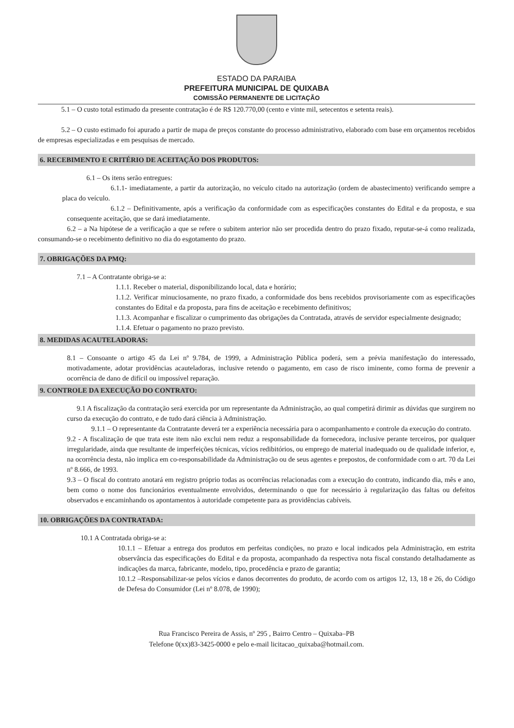ESTADO DA PARAIBA
PREFEITURA MUNICIPAL DE QUIXABA
COMISSÃO PERMANENTE DE LICITAÇÃO
5.1 – O custo total estimado da presente contratação é de R$ 120.770,00 (cento e vinte mil, setecentos e setenta reais).
5.2 – O custo estimado foi apurado a partir de mapa de preços constante do processo administrativo, elaborado com base em orçamentos recebidos de empresas especializadas e em pesquisas de mercado.
6. RECEBIMENTO E CRITÉRIO DE ACEITAÇÃO DOS PRODUTOS:
6.1 – Os itens serão entregues:
6.1.1- imediatamente, a partir da autorização, no veículo citado na autorização (ordem de abastecimento) verificando sempre a placa do veículo.
6.1.2 – Definitivamente, após a verificação da conformidade com as especificações constantes do Edital e da proposta, e sua consequente aceitação, que se dará imediatamente.
6.2 – a Na hipótese de a verificação a que se refere o subitem anterior não ser procedida dentro do prazo fixado, reputar-se-á como realizada, consumando-se o recebimento definitivo no dia do esgotamento do prazo.
7. OBRIGAÇÕES DA PMQ:
7.1 – A Contratante obriga-se a:
1.1.1. Receber o material, disponibilizando local, data e horário;
1.1.2. Verificar minuciosamente, no prazo fixado, a conformidade dos bens recebidos provisoriamente com as especificações constantes do Edital e da proposta, para fins de aceitação e recebimento definitivos;
1.1.3. Acompanhar e fiscalizar o cumprimento das obrigações da Contratada, através de servidor especialmente designado;
1.1.4. Efetuar o pagamento no prazo previsto.
8. MEDIDAS ACAUTELADORAS:
8.1 – Consoante o artigo 45 da Lei nº 9.784, de 1999, a Administração Pública poderá, sem a prévia manifestação do interessado, motivadamente, adotar providências acauteladoras, inclusive retendo o pagamento, em caso de risco iminente, como forma de prevenir a ocorrência de dano de difícil ou impossível reparação.
9. CONTROLE DA EXECUÇÃO DO CONTRATO:
9.1 A fiscalização da contratação será exercida por um representante da Administração, ao qual competirá dirimir as dúvidas que surgirem no curso da execução do contrato, e de tudo dará ciência à Administração.
9.1.1 – O representante da Contratante deverá ter a experiência necessária para o acompanhamento e controle da execução do contrato.
9.2 - A fiscalização de que trata este item não exclui nem reduz a responsabilidade da fornecedora, inclusive perante terceiros, por qualquer irregularidade, ainda que resultante de imperfeições técnicas, vícios redibitórios, ou emprego de material inadequado ou de qualidade inferior, e, na ocorrência desta, não implica em co-responsabilidade da Administração ou de seus agentes e prepostos, de conformidade com o art. 70 da Lei nº 8.666, de 1993.
9.3 – O fiscal do contrato anotará em registro próprio todas as ocorrências relacionadas com a execução do contrato, indicando dia, mês e ano, bem como o nome dos funcionários eventualmente envolvidos, determinando o que for necessário à regularização das faltas ou defeitos observados e encaminhando os apontamentos à autoridade competente para as providências cabíveis.
10. OBRIGAÇÕES DA CONTRATADA:
10.1 A Contratada obriga-se a:
10.1.1 – Efetuar a entrega dos produtos em perfeitas condições, no prazo e local indicados pela Administração, em estrita observância das especificações do Edital e da proposta, acompanhado da respectiva nota fiscal constando detalhadamente as indicações da marca, fabricante, modelo, tipo, procedência e prazo de garantia;
10.1.2 –Responsabilizar-se pelos vícios e danos decorrentes do produto, de acordo com os artigos 12, 13, 18 e 26, do Código de Defesa do Consumidor (Lei nº 8.078, de 1990);
Rua Francisco Pereira de Assis, nº 295 , Bairro Centro – Quixaba–PB
Telefone 0(xx)83-3425-0000 e pelo e-mail licitacao_quixaba@hotmail.com.